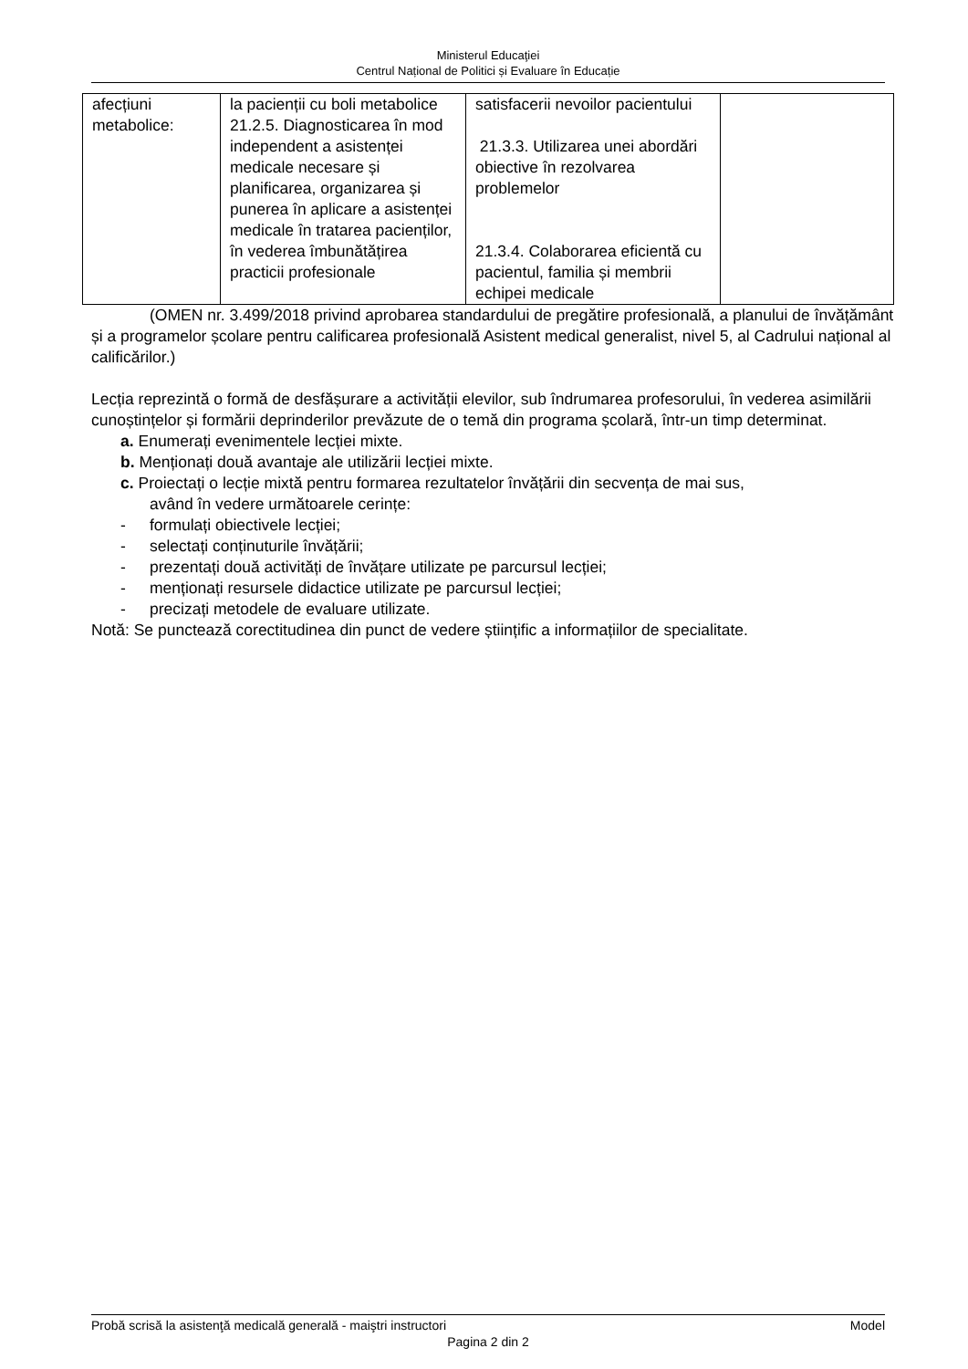Ministerul Educaţiei
Centrul Național de Politici și Evaluare în Educație
| afecțiuni metabolice: | la pacienții cu boli metabolice 21.2.5. Diagnosticarea în mod independent a asistenței medicale necesare și planificarea, organizarea și punerea în aplicare a asistenței medicale în tratarea pacienților, în vederea îmbunătățirea practicii profesionale | satisfacerii nevoilor pacientului 21.3.3. Utilizarea unei abordări obiective în rezolvarea problemelor 21.3.4. Colaborarea eficientă cu pacientul, familia și membrii echipei medicale | |
(OMEN nr. 3.499/2018 privind aprobarea standardului de pregătire profesională, a planului de învățământ și a programelor școlare pentru calificarea profesională Asistent medical generalist, nivel 5, al Cadrului național al calificărilor.)
Lecția reprezintă o formă de desfășurare a activității elevilor, sub îndrumarea profesorului, în vederea asimilării cunoștințelor și formării deprinderilor prevăzute de o temă din programa școlară, într-un timp determinat.
a. Enumerați evenimentele lecției mixte.
b. Menționați două avantaje ale utilizării lecției mixte.
c. Proiectați o lecție mixtă pentru formarea rezultatelor învățării din secvența de mai sus,
având în vedere următoarele cerințe:
- formulați obiectivele lecției;
- selectați conținuturile învățării;
- prezentați două activități de învățare utilizate pe parcursul lecției;
- menționați resursele didactice utilizate pe parcursul lecției;
- precizați metodele de evaluare utilizate.
Notă: Se punctează corectitudinea din punct de vedere științific a informațiilor de specialitate.
Probă scrisă la asistenţă medicală generală - maiştri instructori Model
Pagina 2 din 2